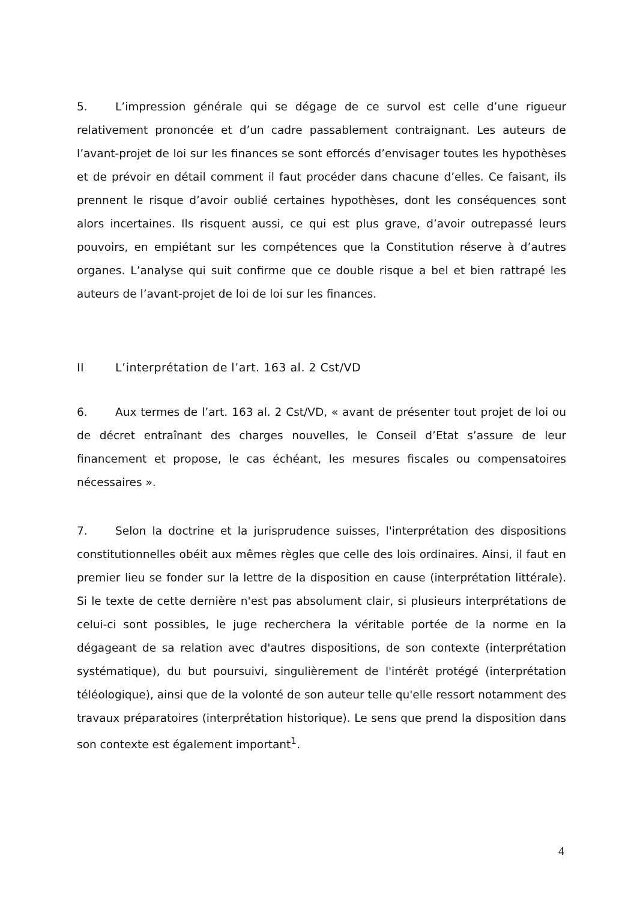5. L’impression générale qui se dégage de ce survol est celle d’une rigueur relativement prononcée et d’un cadre passablement contraignant. Les auteurs de l’avant-projet de loi sur les finances se sont efforcés d’envisager toutes les hypothèses et de prévoir en détail comment il faut procéder dans chacune d’elles. Ce faisant, ils prennent le risque d’avoir oublié certaines hypothèses, dont les conséquences sont alors incertaines. Ils risquent aussi, ce qui est plus grave, d’avoir outrepassé leurs pouvoirs, en empiétant sur les compétences que la Constitution réserve à d’autres organes. L’analyse qui suit confirme que ce double risque a bel et bien rattrapé les auteurs de l’avant-projet de loi de loi sur les finances.
II L’interprétation de l’art. 163 al. 2 Cst/VD
6. Aux termes de l’art. 163 al. 2 Cst/VD, « avant de présenter tout projet de loi ou de décret entraînant des charges nouvelles, le Conseil d’Etat s’assure de leur financement et propose, le cas échéant, les mesures fiscales ou compensatoires nécessaires ».
7. Selon la doctrine et la jurisprudence suisses, l'interprétation des dispositions constitutionnelles obéit aux mêmes règles que celle des lois ordinaires. Ainsi, il faut en premier lieu se fonder sur la lettre de la disposition en cause (interprétation littérale). Si le texte de cette dernière n'est pas absolument clair, si plusieurs interprétations de celui-ci sont possibles, le juge recherchera la véritable portée de la norme en la dégageant de sa relation avec d'autres dispositions, de son contexte (interprétation systématique), du but poursuivi, singulièrement de l'intérêt protégé (interprétation téléologique), ainsi que de la volonté de son auteur telle qu'elle ressort notamment des travaux préparatoires (interprétation historique). Le sens que prend la disposition dans son contexte est également important<sup>1</sup>.
4